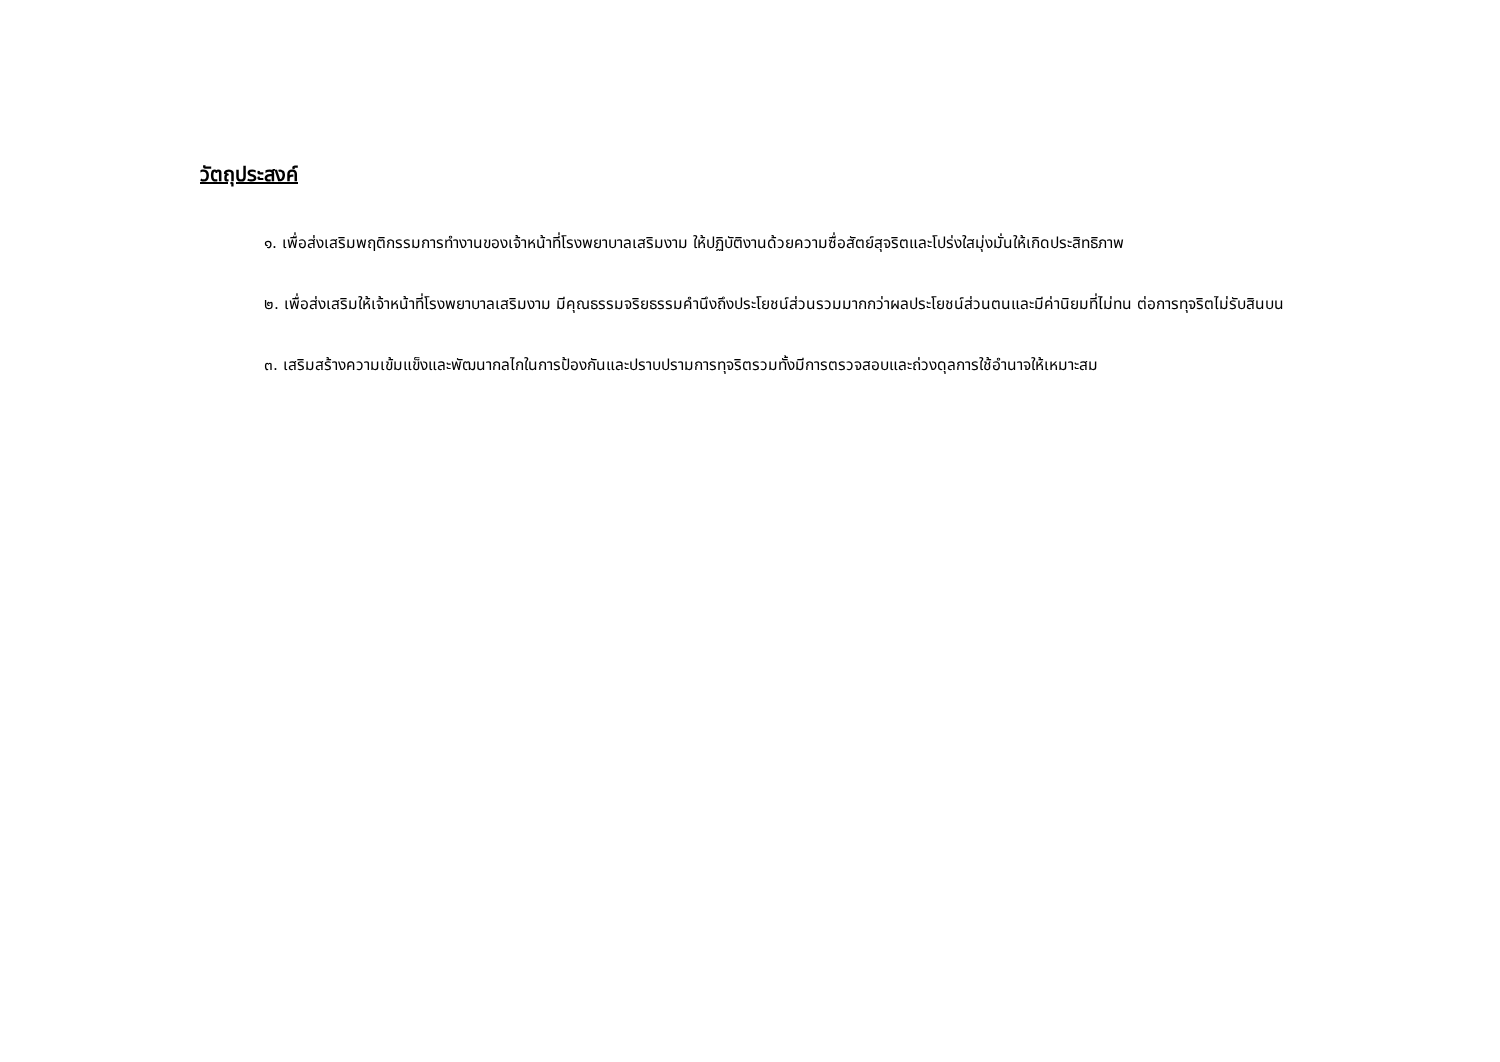วัตถุประสงค์
๑. เพื่อส่งเสริมพฤติกรรมการทำงานของเจ้าหน้าที่โรงพยาบาลเสริมงาม ให้ปฏิบัติงานด้วยความซื่อสัตย์สุจริตและโปร่งใสมุ่งมั่นให้เกิดประสิทธิภาพ
๒. เพื่อส่งเสริมให้เจ้าหน้าที่โรงพยาบาลเสริมงาม มีคุณธรรมจริยธรรมคำนึงถึงประโยชน์ส่วนรวมมากกว่าผลประโยชน์ส่วนตนและมีค่านิยมที่ไม่ทน ต่อการทุจริตไม่รับสินบน
๓. เสริมสร้างความเข้มแข็งและพัฒนากลไกในการป้องกันและปราบปรามการทุจริตรวมทั้งมีการตรวจสอบและถ่วงดุลการใช้อำนาจให้เหมาะสม